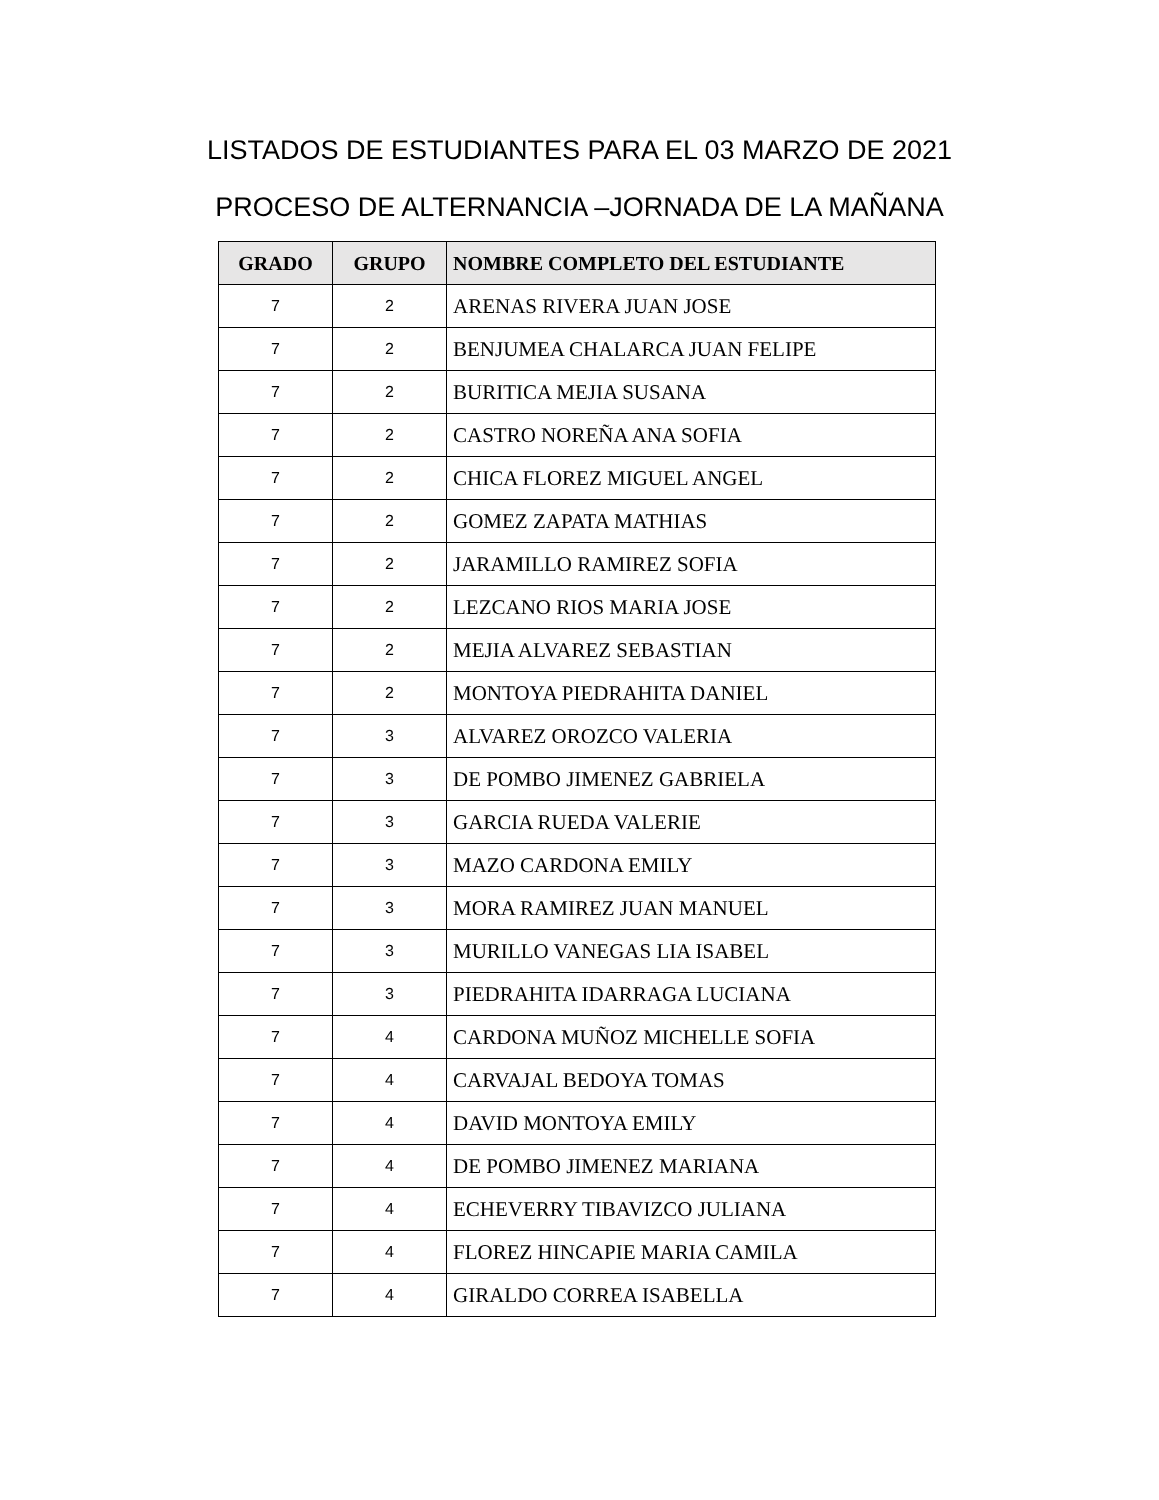LISTADOS DE ESTUDIANTES PARA EL 03 MARZO DE 2021
PROCESO DE ALTERNANCIA –JORNADA DE LA MAÑANA
| GRADO | GRUPO | NOMBRE COMPLETO DEL ESTUDIANTE |
| --- | --- | --- |
| 7 | 2 | ARENAS RIVERA JUAN JOSE |
| 7 | 2 | BENJUMEA CHALARCA JUAN FELIPE |
| 7 | 2 | BURITICA MEJIA SUSANA |
| 7 | 2 | CASTRO NOREÑA ANA SOFIA |
| 7 | 2 | CHICA FLOREZ MIGUEL ANGEL |
| 7 | 2 | GOMEZ ZAPATA MATHIAS |
| 7 | 2 | JARAMILLO RAMIREZ SOFIA |
| 7 | 2 | LEZCANO RIOS MARIA JOSE |
| 7 | 2 | MEJIA ALVAREZ SEBASTIAN |
| 7 | 2 | MONTOYA PIEDRAHITA DANIEL |
| 7 | 3 | ALVAREZ OROZCO VALERIA |
| 7 | 3 | DE POMBO JIMENEZ GABRIELA |
| 7 | 3 | GARCIA RUEDA VALERIE |
| 7 | 3 | MAZO CARDONA EMILY |
| 7 | 3 | MORA RAMIREZ JUAN MANUEL |
| 7 | 3 | MURILLO VANEGAS LIA ISABEL |
| 7 | 3 | PIEDRAHITA IDARRAGA LUCIANA |
| 7 | 4 | CARDONA MUÑOZ MICHELLE SOFIA |
| 7 | 4 | CARVAJAL BEDOYA TOMAS |
| 7 | 4 | DAVID MONTOYA EMILY |
| 7 | 4 | DE POMBO JIMENEZ MARIANA |
| 7 | 4 | ECHEVERRY TIBAVIZCO JULIANA |
| 7 | 4 | FLOREZ HINCAPIE MARIA CAMILA |
| 7 | 4 | GIRALDO CORREA ISABELLA |